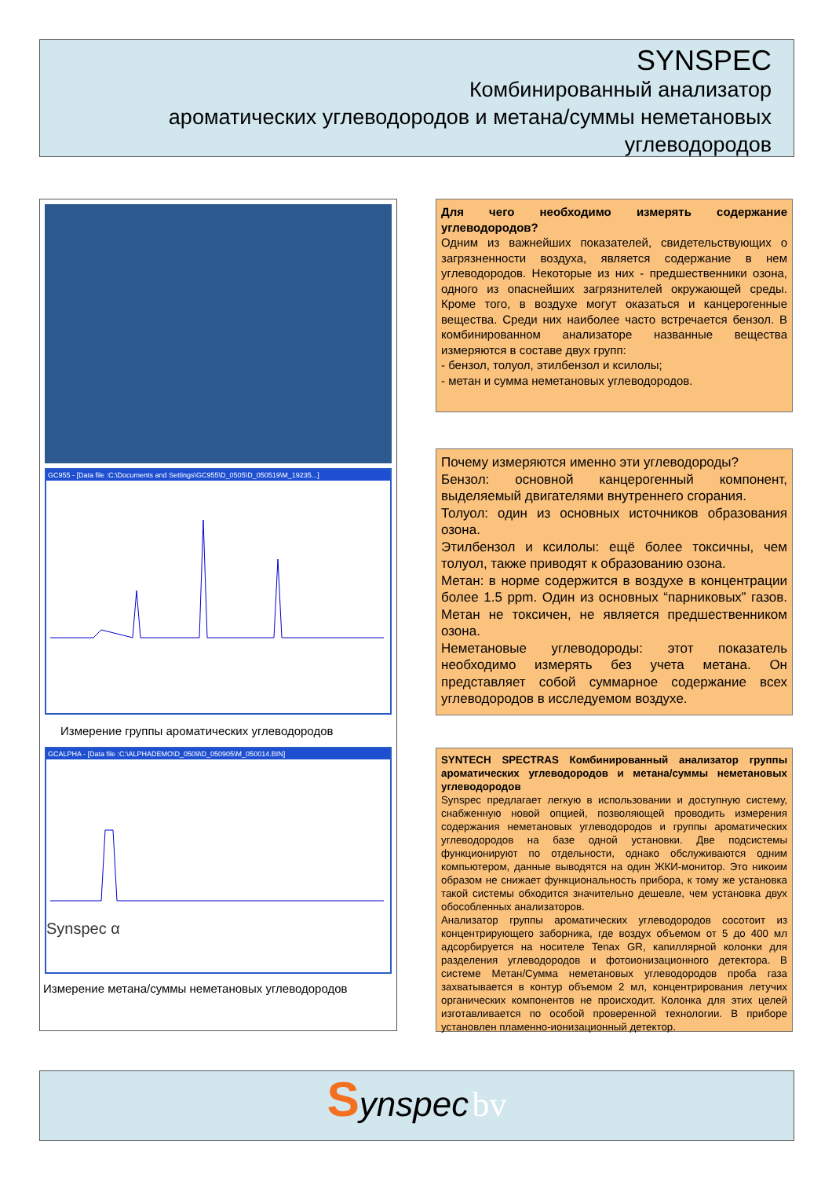SYNSPEC
Комбинированный анализатор
ароматических углеводородов и метана/суммы неметановых
углеводородов
GC955 - [Data file :C:\Documents and Settings\GC955\D_0505\D_050519\M_19235...]
Измерение группы ароматических углеводородов
GCALPHA - [Data file :C:\ALPHADEMO\D_0509\D_050905\M_050014.BIN]
Synspec α
Измерение метана/суммы неметановых углеводородов
Для чего необходимо измерять содержание углеводородов?
Одним из важнейших показателей, свидетельствующих о загрязненности воздуха, является содержание в нем углеводородов. Некоторые из них - предшественники озона, одного из опаснейших загрязнителей окружающей среды. Кроме того, в воздухе могут оказаться и канцерогенные вещества. Среди них наиболее часто встречается бензол. В комбинированном анализаторе названные вещества измеряются в составе двух групп:
- бензол, толуол, этилбензол и ксилолы;
- метан и сумма неметановых углеводородов.
Почему измеряются именно эти углеводороды?
Бензол: основной канцерогенный компонент, выделяемый двигателями внутреннего сгорания.
Толуол: один из основных источников образования озона.
Этилбензол и ксилолы: ещё более токсичны, чем толуол, также приводят к образованию озона.
Метан: в норме содержится в воздухе в концентрации более 1.5 ppm. Один из основных “парниковых” газов. Метан не токсичен, не является предшественником озона.
Неметановые углеводороды: этот показатель необходимо измерять без учета метана. Он представляет собой суммарное содержание всех углеводородов в исследуемом воздухе.
SYNTECH SPECTRAS Комбинированный анализатор группы ароматических углеводородов и метана/суммы неметановых углеводородов
Synspec предлагает легкую в использовании и доступную систему, снабженную новой опцией, позволяющей проводить измерения содержания неметановых углеводородов и группы ароматических углеводородов на базе одной установки. Две подсистемы функционируют по отдельности, однако обслуживаются одним компьютером, данные выводятся на один ЖКИ-монитор. Это никоим образом не снижает функциональность прибора, к тому же установка такой системы обходится значительно дешевле, чем установка двух обособленных анализаторов.
Анализатор группы ароматических углеводородов сосотоит из концентрирующего заборника, где воздух объемом от 5 до 400 мл адсорбируется на носителе Tenax GR, капиллярной колонки для разделения углеводородов и фотоионизационного детектора. В системе Метан/Сумма неметановых углеводородов проба газа захватывается в контур объемом 2 мл, концентрирования летучих органических компонентов не происходит. Колонка для этих целей изготавливается по особой проверенной технологии. В приборе установлен пламенно-ионизационный детектор.
Synspec bv